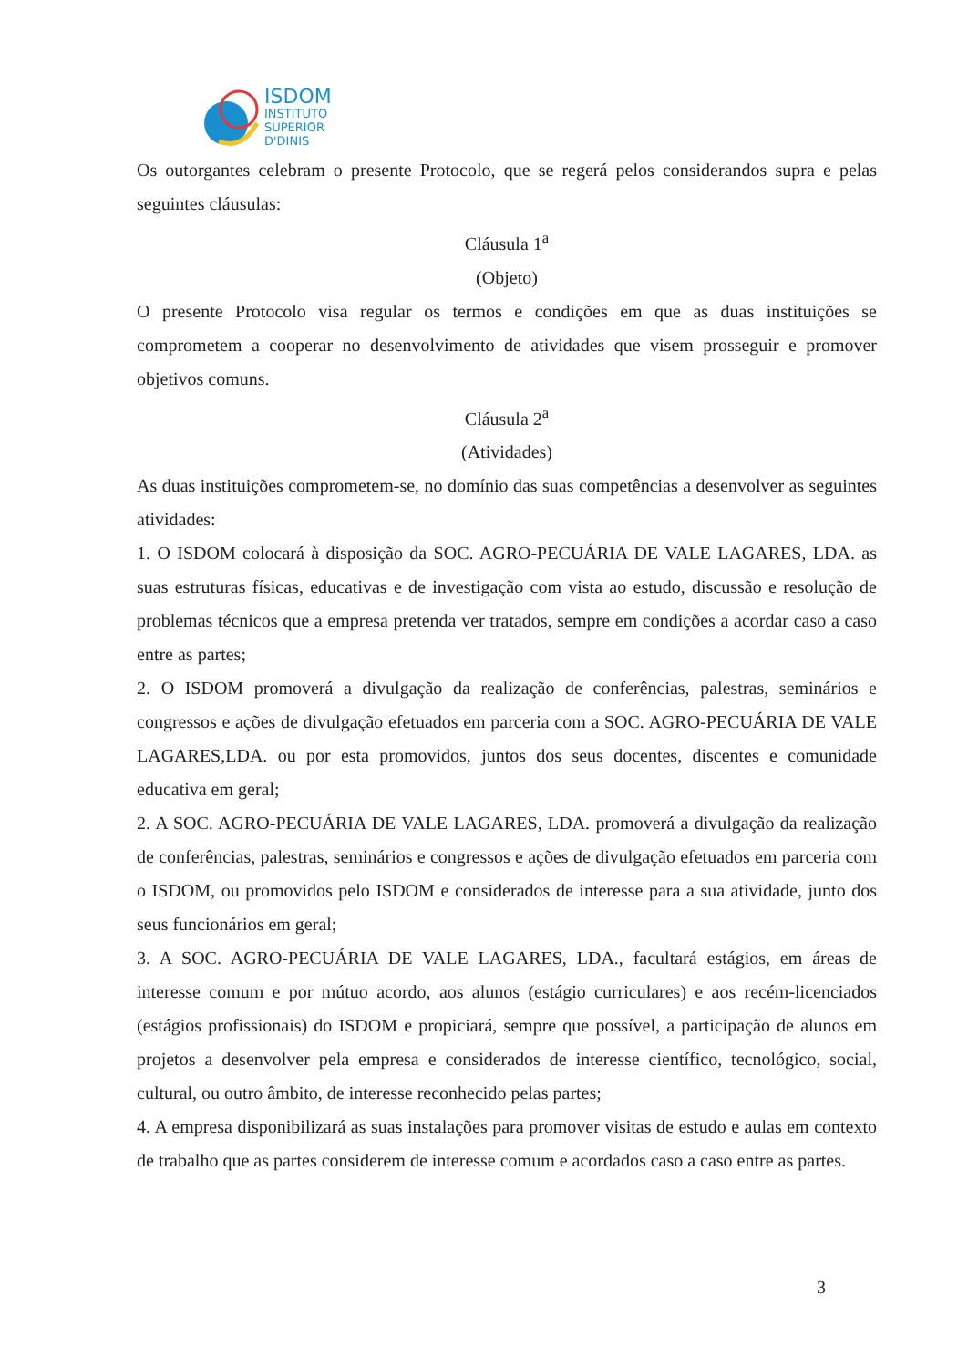ISDOM
INSTITUTO
SUPERIOR
D'DINIS
Os outorgantes celebram o presente Protocolo, que se regerá pelos considerandos supra e pelas seguintes cláusulas:
Cláusula 1<sup>a</sup>
(Objeto)
O presente Protocolo visa regular os termos e condições em que as duas instituições se comprometem a cooperar no desenvolvimento de atividades que visem prosseguir e promover objetivos comuns.
Cláusula 2<sup>a</sup>
(Atividades)
As duas instituições comprometem-se, no domínio das suas competências a desenvolver as seguintes atividades:
1. O ISDOM colocará à disposição da SOC. AGRO-PECUÁRIA DE VALE LAGARES, LDA. as suas estruturas físicas, educativas e de investigação com vista ao estudo, discussão e resolução de problemas técnicos que a empresa pretenda ver tratados, sempre em condições a acordar caso a caso entre as partes;
2. O ISDOM promoverá a divulgação da realização de conferências, palestras, seminários e congressos e ações de divulgação efetuados em parceria com a SOC. AGRO-PECUÁRIA DE VALE LAGARES,LDA. ou por esta promovidos, juntos dos seus docentes, discentes e comunidade educativa em geral;
2. A SOC. AGRO-PECUÁRIA DE VALE LAGARES, LDA. promoverá a divulgação da realização de conferências, palestras, seminários e congressos e ações de divulgação efetuados em parceria com o ISDOM, ou promovidos pelo ISDOM e considerados de interesse para a sua atividade, junto dos seus funcionários em geral;
3. A SOC. AGRO-PECUÁRIA DE VALE LAGARES, LDA., facultará estágios, em áreas de interesse comum e por mútuo acordo, aos alunos (estágio curriculares) e aos recém-licenciados (estágios profissionais) do ISDOM e propiciará, sempre que possível, a participação de alunos em projetos a desenvolver pela empresa e considerados de interesse científico, tecnológico, social, cultural, ou outro âmbito, de interesse reconhecido pelas partes;
4. A empresa disponibilizará as suas instalações para promover visitas de estudo e aulas em contexto de trabalho que as partes considerem de interesse comum e acordados caso a caso entre as partes.
3